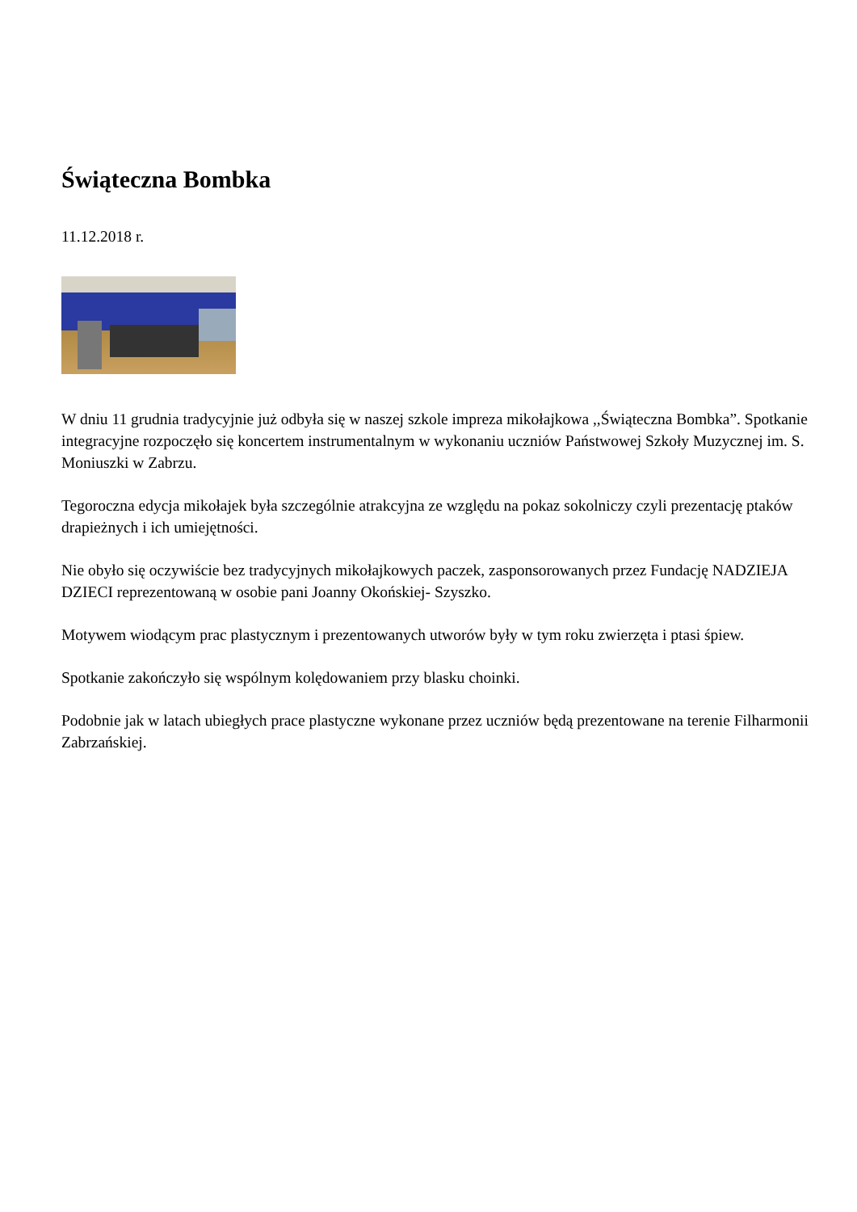Świąteczna Bombka
11.12.2018 r.
W dniu 11 grudnia tradycyjnie już odbyła się w naszej szkole impreza mikołajkowa ,,Świąteczna Bombka”. Spotkanie integracyjne rozpoczęło się koncertem instrumentalnym w wykonaniu uczniów Państwowej Szkoły Muzycznej im. S. Moniuszki w Zabrzu.
Tegoroczna edycja mikołajek była szczególnie atrakcyjna ze względu na pokaz sokolniczy czyli prezentację ptaków drapieżnych i ich umiejętności.
Nie obyło się oczywiście bez tradycyjnych mikołajkowych paczek, zasponsorowanych przez Fundację NADZIEJA DZIECI reprezentowaną w osobie pani Joanny Okońskiej- Szyszko.
Motywem wiodącym prac plastycznym i prezentowanych utworów były w tym roku zwierzęta i ptasi śpiew.
Spotkanie zakończyło się wspólnym kolędowaniem przy blasku choinki.
Podobnie jak w latach ubiegłych prace plastyczne wykonane przez uczniów będą prezentowane na terenie Filharmonii Zabrzańskiej.